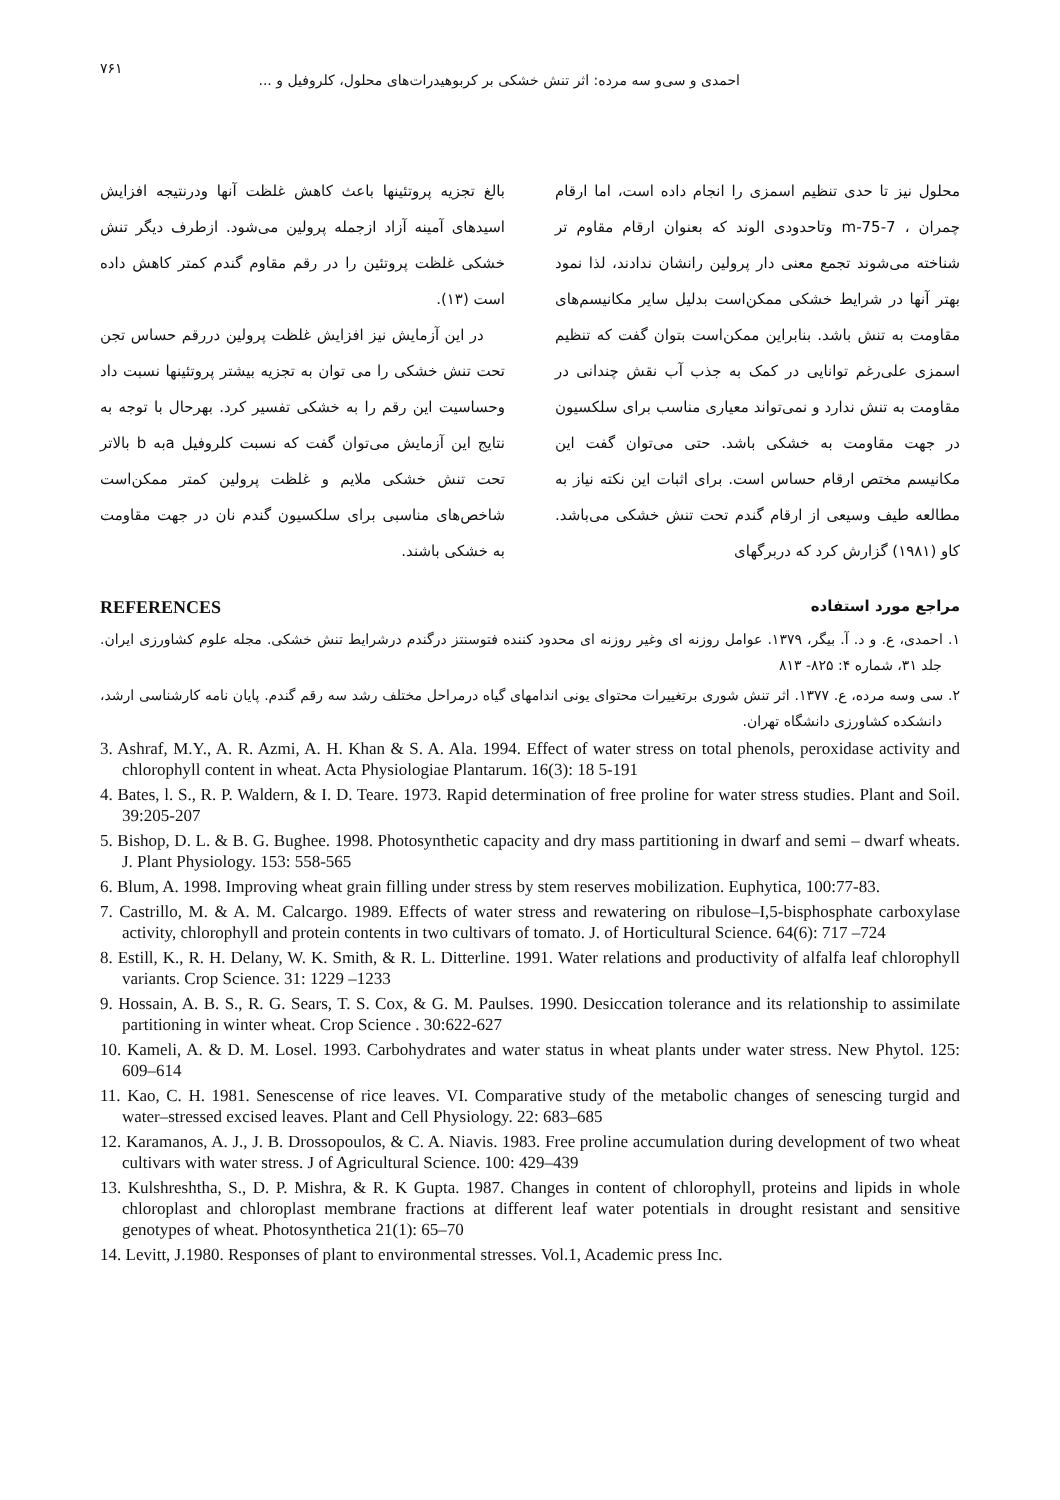۷۶۱ احمدی و سی‌و سه مرده: اثر تنش خشکی بر کربوهیدرات‌های محلول، کلروفیل و ...
محلول نیز تا حدی تنظیم اسمزی را انجام داده است، اما ارقام چمران ، m-75-7 وتاحدودی الوند که بعنوان ارقام مقاوم تر شناخته می‌شوند تجمع معنی دار پرولین رانشان ندادند، لذا نمود بهتر آنها در شرایط خشکی ممکن‌است بدلیل سایر مکانیسم‌های مقاومت به تنش باشد. بنابراین ممکن‌است بتوان گفت که تنظیم اسمزی علی‌رغم توانایی در کمک به جذب آب نقش چندانی در مقاومت به تنش ندارد و نمی‌تواند معیاری مناسب برای سلکسیون در جهت مقاومت به خشکی باشد. حتی می‌توان گفت این مکانیسم مختص ارقام حساس است. برای اثبات این نکته نیاز به مطالعه طیف وسیعی از ارقام گندم تحت تنش خشکی می‌باشد. کاو (۱۹۸۱) گزارش کرد که دربرگهای
بالغ تجزیه پروتئینها باعث کاهش غلظت آنها ودرنتیجه افزایش اسیدهای آمینه آزاد ازجمله پرولین می‌شود. ازطرف دیگر تنش خشکی غلظت پروتئین را در رقم مقاوم گندم کمتر کاهش داده است (۱۳).
در این آزمایش نیز افزایش غلظت پرولین دررقم حساس تجن تحت تنش خشکی را می توان به تجزیه بیشتر پروتئینها نسبت داد وحساسیت این رقم را به خشکی تفسیر کرد. بهرحال با توجه به نتایج این آزمایش می‌توان گفت که نسبت کلروفیل aبه b بالاتر تحت تنش خشکی ملایم و غلظت پرولین کمتر ممکن‌است شاخص‌های مناسبی برای سلکسیون گندم نان در جهت مقاومت به خشکی باشند.
مراجع مورد استفاده REFERENCES
۱. احمدی، ع. و د. آ. بیگر، ۱۳۷۹. عوامل روزنه ای وغیر روزنه ای محدود کننده فتوسنتز درگندم درشرایط تنش خشکی. مجله علوم کشاورزی ایران. جلد ۳۱، شماره ۴: ۸۲۵- ۸۱۳
۲. سی وسه مرده، ع. ۱۳۷۷. اثر تنش شوری برتغییرات محتوای یونی اندامهای گیاه درمراحل مختلف رشد سه رقم گندم. پایان نامه کارشناسی ارشد، دانشکده کشاورزی دانشگاه تهران.
3. Ashraf, M.Y., A. R. Azmi, A. H. Khan & S. A. Ala. 1994. Effect of water stress on total phenols, peroxidase activity and chlorophyll content in wheat. Acta Physiologiae Plantarum. 16(3): 18 5-191
4. Bates, l. S., R. P. Waldern, & I. D. Teare. 1973. Rapid determination of free proline for water stress studies. Plant and Soil. 39:205-207
5. Bishop, D. L. & B. G. Bughee. 1998. Photosynthetic capacity and dry mass partitioning in dwarf and semi – dwarf wheats. J. Plant Physiology. 153: 558-565
6. Blum, A. 1998. Improving wheat grain filling under stress by stem reserves mobilization. Euphytica, 100:77-83.
7. Castrillo, M. & A. M. Calcargo. 1989. Effects of water stress and rewatering on ribulose–I,5-bisphosphate carboxylase activity, chlorophyll and protein contents in two cultivars of tomato. J. of Horticultural Science. 64(6): 717 –724
8. Estill, K., R. H. Delany, W. K. Smith, & R. L. Ditterline. 1991. Water relations and productivity of alfalfa leaf chlorophyll variants. Crop Science. 31: 1229 –1233
9. Hossain, A. B. S., R. G. Sears, T. S. Cox, & G. M. Paulses. 1990. Desiccation tolerance and its relationship to assimilate partitioning in winter wheat. Crop Science . 30:622-627
10. Kameli, A. & D. M. Losel. 1993. Carbohydrates and water status in wheat plants under water stress. New Phytol. 125: 609–614
11. Kao, C. H. 1981. Senescense of rice leaves. VI. Comparative study of the metabolic changes of senescing turgid and water–stressed excised leaves. Plant and Cell Physiology. 22: 683–685
12. Karamanos, A. J., J. B. Drossopoulos, & C. A. Niavis. 1983. Free proline accumulation during development of two wheat cultivars with water stress. J of Agricultural Science. 100: 429–439
13. Kulshreshtha, S., D. P. Mishra, & R. K Gupta. 1987. Changes in content of chlorophyll, proteins and lipids in whole chloroplast and chloroplast membrane fractions at different leaf water potentials in drought resistant and sensitive genotypes of wheat. Photosynthetica 21(1): 65–70
14. Levitt, J.1980. Responses of plant to environmental stresses. Vol.1, Academic press Inc.